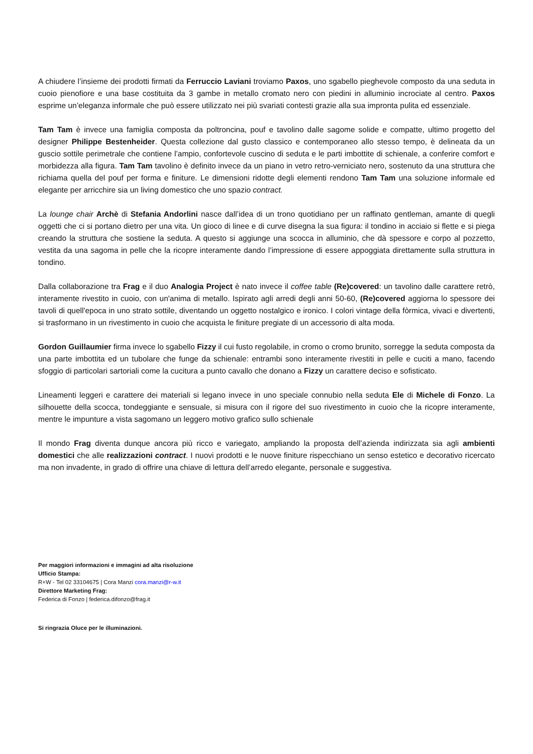A chiudere l’insieme dei prodotti firmati da Ferruccio Laviani troviamo Paxos, uno sgabello pieghevole composto da una seduta in cuoio pienofiore e una base costituita da 3 gambe in metallo cromato nero con piedini in alluminio incrociate al centro. Paxos esprime un’eleganza informale che può essere utilizzato nei più svariati contesti grazie alla sua impronta pulita ed essenziale.
Tam Tam è invece una famiglia composta da poltroncina, pouf e tavolino dalle sagome solide e compatte, ultimo progetto del designer Philippe Bestenheider. Questa collezione dal gusto classico e contemporaneo allo stesso tempo, è delineata da un guscio sottile perimetrale che contiene l’ampio, confortevole cuscino di seduta e le parti imbottite di schienale, a conferire comfort e morbidezza alla figura. Tam Tam tavolino è definito invece da un piano in vetro retro-verniciato nero, sostenuto da una struttura che richiama quella del pouf per forma e finiture. Le dimensioni ridotte degli elementi rendono Tam Tam una soluzione informale ed elegante per arricchire sia un living domestico che uno spazio contract.
La lounge chair Archè di Stefania Andorlini nasce dall’idea di un trono quotidiano per un raffinato gentleman, amante di quegli oggetti che ci si portano dietro per una vita. Un gioco di linee e di curve disegna la sua figura: il tondino in acciaio si flette e si piega creando la struttura che sostiene la seduta. A questo si aggiunge una scocca in alluminio, che dà spessore e corpo al pozzetto, vestita da una sagoma in pelle che la ricopre interamente dando l’impressione di essere appoggiata direttamente sulla struttura in tondino.
Dalla collaborazione tra Frag e il duo Analogia Project è nato invece il coffee table (Re)covered: un tavolino dalle carattere retrò, interamente rivestito in cuoio, con un'anima di metallo. Ispirato agli arredi degli anni 50-60, (Re)covered aggiorna lo spessore dei tavoli di quell'epoca in uno strato sottile, diventando un oggetto nostalgico e ironico. I colori vintage della fòrmica, vivaci e divertenti, si trasformano in un rivestimento in cuoio che acquista le finiture pregiate di un accessorio di alta moda.
Gordon Guillaumier firma invece lo sgabello Fizzy il cui fusto regolabile, in cromo o cromo brunito, sorregge la seduta composta da una parte imbottita ed un tubolare che funge da schienale: entrambi sono interamente rivestiti in pelle e cuciti a mano, facendo sfoggio di particolari sartoriali come la cucitura a punto cavallo che donano a Fizzy un carattere deciso e sofisticato.
Lineamenti leggeri e carattere dei materiali si legano invece in uno speciale connubio nella seduta Ele di Michele di Fonzo. La silhouette della scocca, tondeggiante e sensuale, si misura con il rigore del suo rivestimento in cuoio che la ricopre interamente, mentre le impunture a vista sagomano un leggero motivo grafico sullo schienale
Il mondo Frag diventa dunque ancora più ricco e variegato, ampliando la proposta dell’azienda indirizzata sia agli ambienti domestici che alle realizzazioni contract. I nuovi prodotti e le nuove finiture rispecchiano un senso estetico e decorativo ricercato ma non invadente, in grado di offrire una chiave di lettura dell’arredo elegante, personale e suggestiva.
Per maggiori informazioni e immagini ad alta risoluzione
Ufficio Stampa:
R+W - Tel 02 33104675 | Cora Manzi cora.manzi@r-w.it
Direttore Marketing Frag:
Federica di Fonzo | federica.difonzo@frag.it
Si ringrazia Oluce per le illuminazioni.